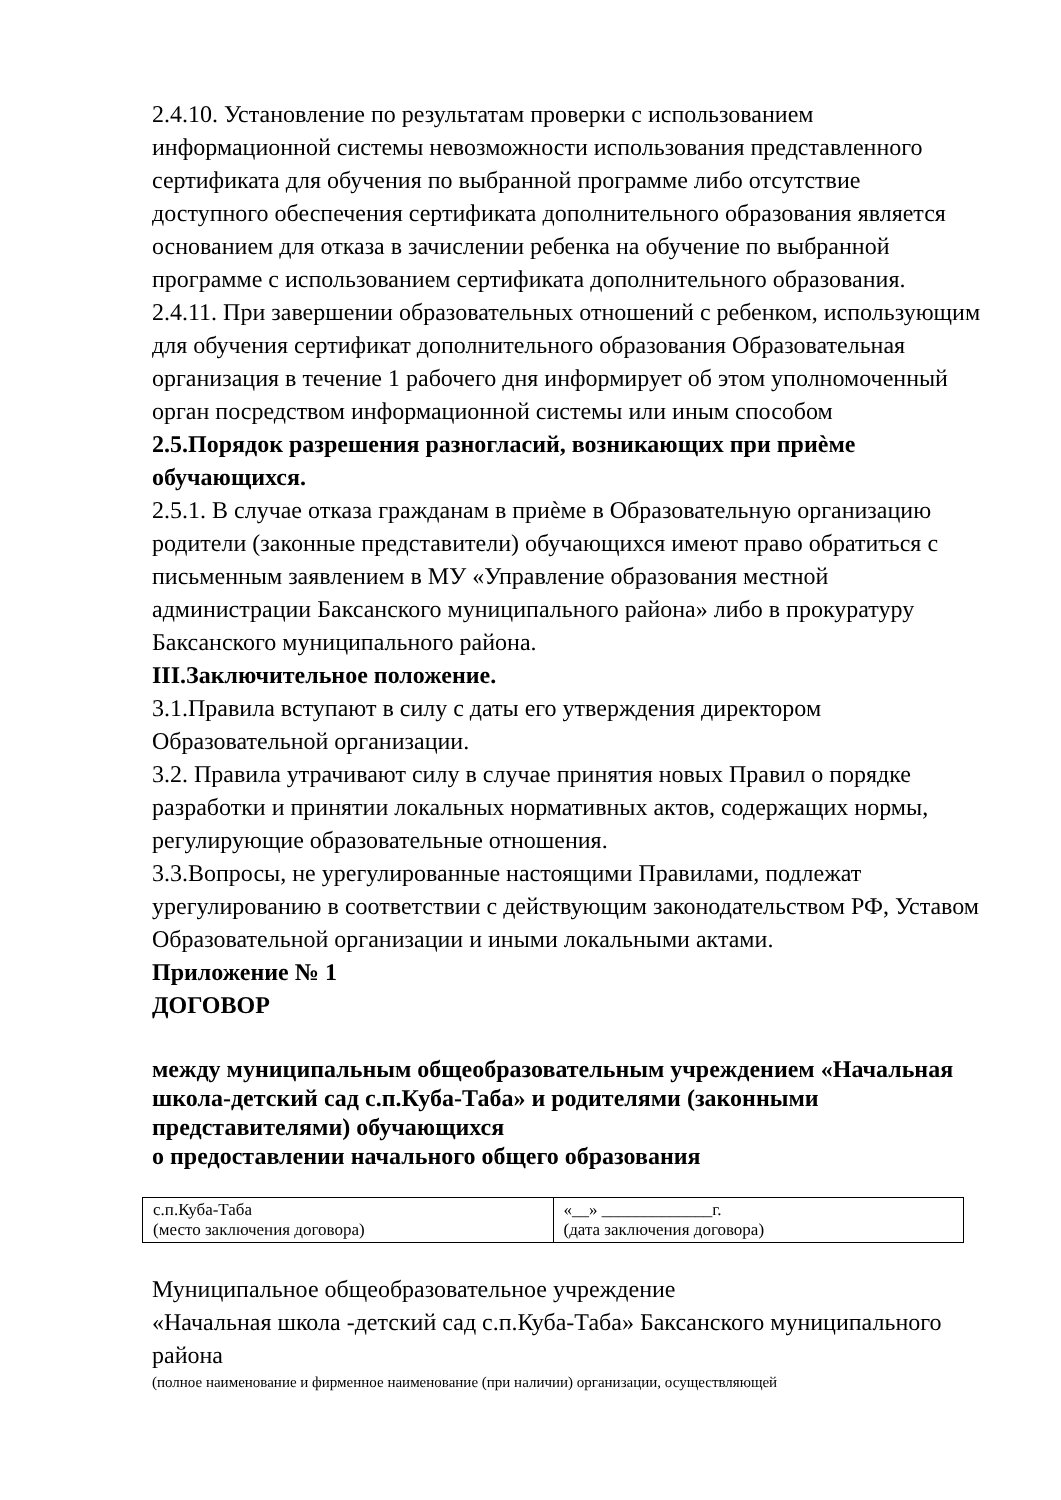2.4.10. Установление по результатам проверки с использованием информационной системы невозможности использования представленного сертификата для обучения по выбранной программе либо отсутствие доступного обеспечения сертификата дополнительного образования является основанием для отказа в зачислении ребенка на обучение по выбранной программе с использованием сертификата дополнительного образования.
2.4.11. При завершении образовательных отношений с ребенком, использующим для обучения сертификат дополнительного образования Образовательная организация в течение 1 рабочего дня информирует об этом уполномоченный орган посредством информационной системы или иным способом
2.5.Порядок разрешения разногласий, возникающих при приѐме обучающихся.
2.5.1. В случае отказа гражданам в приѐме в Образовательную организацию родители (законные представители) обучающихся имеют право обратиться с письменным заявлением в МУ «Управление образования местной администрации Баксанского муниципального района» либо в прокуратуру Баксанского муниципального района.
III.Заключительное положение.
3.1.Правила вступают в силу с даты его утверждения директором Образовательной организации.
3.2. Правила утрачивают силу в случае принятия новых Правил о порядке разработки и принятии локальных нормативных актов, содержащих нормы, регулирующие образовательные отношения.
3.3.Вопросы, не урегулированные настоящими Правилами, подлежат урегулированию в соответствии с действующим законодательством РФ, Уставом Образовательной организации и иными локальными актами.
Приложение № 1
ДОГОВОР
между муниципальным общеобразовательным учреждением «Начальная школа-детский сад с.п.Куба-Таба» и родителями (законными представителями) обучающихся
о предоставлении начального общего образования
| с.п.Куба-Таба (место заключения договора) | «__» _____________г. (дата заключения договора) |
Муниципальное общеобразовательное учреждение
«Начальная школа -детский сад с.п.Куба-Таба» Баксанского муниципального района
(полное наименование и фирменное наименование (при наличии) организации, осуществляющей